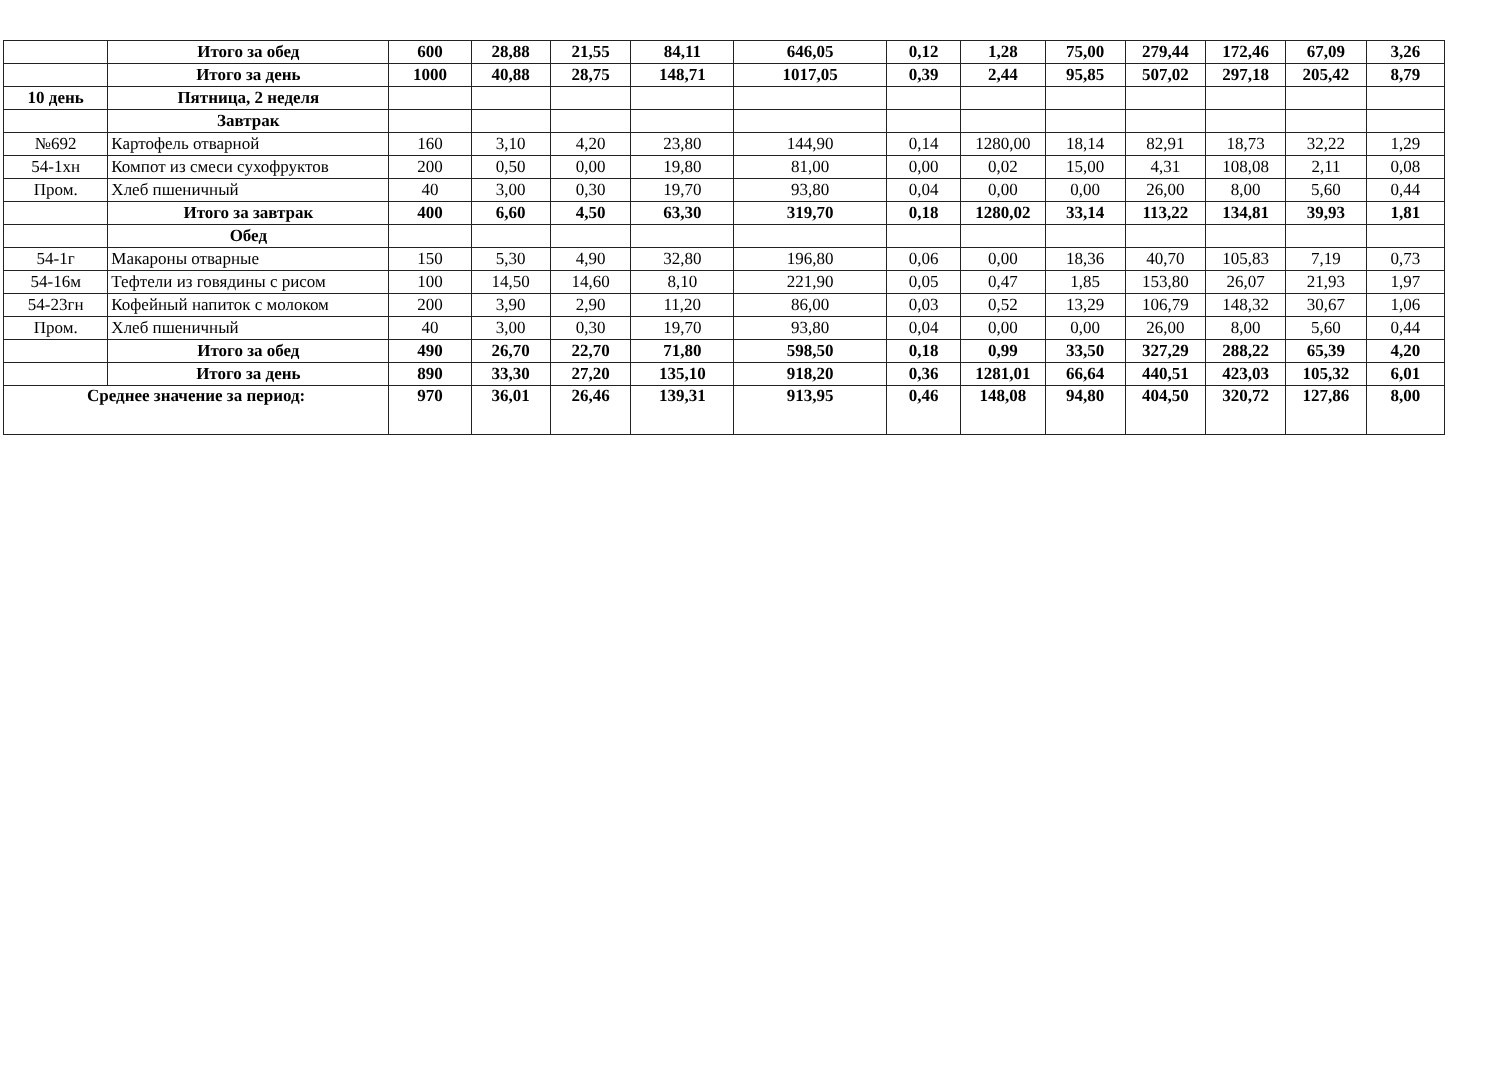| | Итого за обед | 600 | 28,88 | 21,55 | 84,11 | 646,05 | 0,12 | 1,28 | 75,00 | 279,44 | 172,46 | 67,09 | 3,26 |
| | Итого за день | 1000 | 40,88 | 28,75 | 148,71 | 1017,05 | 0,39 | 2,44 | 95,85 | 507,02 | 297,18 | 205,42 | 8,79 |
| 10 день | Пятница, 2 неделя | | | | | | | | | | | | |
| | Завтрак | | | | | | | | | | | | |
| №692 | Картофель отварной | 160 | 3,10 | 4,20 | 23,80 | 144,90 | 0,14 | 1280,00 | 18,14 | 82,91 | 18,73 | 32,22 | 1,29 |
| 54-1хн | Компот из смеси сухофруктов | 200 | 0,50 | 0,00 | 19,80 | 81,00 | 0,00 | 0,02 | 15,00 | 4,31 | 108,08 | 2,11 | 0,08 |
| Пром. | Хлеб пшеничный | 40 | 3,00 | 0,30 | 19,70 | 93,80 | 0,04 | 0,00 | 0,00 | 26,00 | 8,00 | 5,60 | 0,44 |
| | Итого за завтрак | 400 | 6,60 | 4,50 | 63,30 | 319,70 | 0,18 | 1280,02 | 33,14 | 113,22 | 134,81 | 39,93 | 1,81 |
| | Обед | | | | | | | | | | | | |
| 54-1г | Макароны отварные | 150 | 5,30 | 4,90 | 32,80 | 196,80 | 0,06 | 0,00 | 18,36 | 40,70 | 105,83 | 7,19 | 0,73 |
| 54-16м | Тефтели из говядины с рисом | 100 | 14,50 | 14,60 | 8,10 | 221,90 | 0,05 | 0,47 | 1,85 | 153,80 | 26,07 | 21,93 | 1,97 |
| 54-23гн | Кофейный напиток с молоком | 200 | 3,90 | 2,90 | 11,20 | 86,00 | 0,03 | 0,52 | 13,29 | 106,79 | 148,32 | 30,67 | 1,06 |
| Пром. | Хлеб пшеничный | 40 | 3,00 | 0,30 | 19,70 | 93,80 | 0,04 | 0,00 | 0,00 | 26,00 | 8,00 | 5,60 | 0,44 |
| | Итого за обед | 490 | 26,70 | 22,70 | 71,80 | 598,50 | 0,18 | 0,99 | 33,50 | 327,29 | 288,22 | 65,39 | 4,20 |
| | Итого за день | 890 | 33,30 | 27,20 | 135,10 | 918,20 | 0,36 | 1281,01 | 66,64 | 440,51 | 423,03 | 105,32 | 6,01 |
| Среднее значение за период: | | 970 | 36,01 | 26,46 | 139,31 | 913,95 | 0,46 | 148,08 | 94,80 | 404,50 | 320,72 | 127,86 | 8,00 |